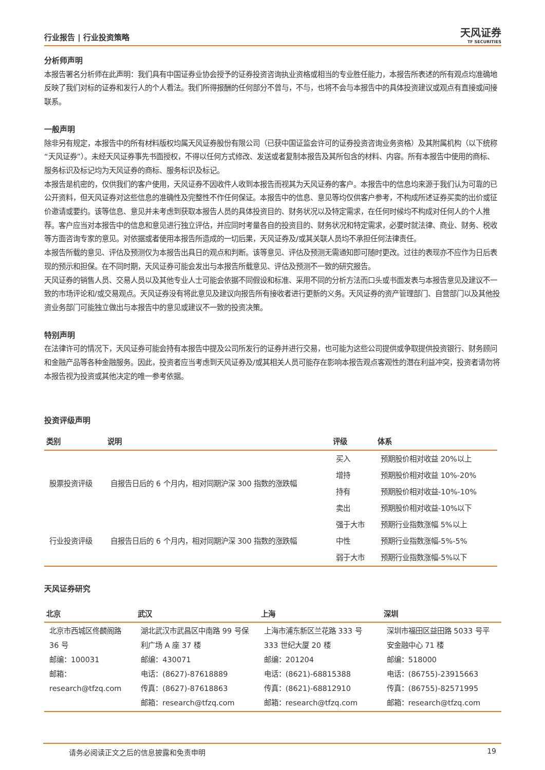行业报告 | 行业投资策略 天风证券
TF SECURITIES
分析师声明
本报告署名分析师在此声明：我们具有中国证券业协会授予的证券投资咨询执业资格或相当的专业胜任能力，本报告所表述的所有观点均准确地反映了我们对标的证券和发行人的个人看法。我们所得报酬的任何部分不曾与，不与，也将不会与本报告中的具体投资建议或观点有直接或间接联系。
一般声明
除非另有规定，本报告中的所有材料版权均属天风证券股份有限公司（已获中国证监会许可的证券投资咨询业务资格）及其附属机构（以下统称“天风证券”）。未经天风证券事先书面授权，不得以任何方式修改、发送或者复制本报告及其所包含的材料、内容。所有本报告中使用的商标、服务标识及标记均为天风证券的商标、服务标识及标记。
本报告是机密的，仅供我们的客户使用，天风证券不因收件人收到本报告而视其为天风证券的客户。本报告中的信息均来源于我们认为可靠的已公开资料，但天风证券对这些信息的准确性及完整性不作任何保证。本报告中的信息、意见等均仅供客户参考，不构成所述证券买卖的出价或征价邀请或要约。该等信息、意见并未考虑到获取本报告人员的具体投资目的、财务状况以及特定需求，在任何时候均不构成对任何人的个人推荐。客户应当对本报告中的信息和意见进行独立评估，并应同时考量各自的投资目的、财务状况和特定需求，必要时就法律、商业、财务、税收等方面咨询专家的意见。对依据或者使用本报告所造成的一切后果，天风证券及/或其关联人员均不承担任何法律责任。
本报告所载的意见、评估及预测仅为本报告出具日的观点和判断。该等意见、评估及预测无需通知即可随时更改。过往的表现亦不应作为日后表现的预示和担保。在不同时期，天风证券可能会发出与本报告所载意见、评估及预测不一致的研究报告。
天风证券的销售人员、交易人员以及其他专业人士可能会依据不同假设和标准、采用不同的分析方法而口头或书面发表与本报告意见及建议不一致的市场评论和/或交易观点。天风证券没有将此意见及建议向报告所有接收者进行更新的义务。天风证券的资产管理部门、自营部门以及其他投资业务部门可能独立做出与本报告中的意见或建议不一致的投资决策。
特别声明
在法律许可的情况下，天风证券可能会持有本报告中提及公司所发行的证券并进行交易，也可能为这些公司提供或争取提供投资银行、财务顾问和金融产品等各种金融服务。因此，投资者应当考虑到天风证券及/或其相关人员可能存在影响本报告观点客观性的潜在利益冲突，投资者请勿将本报告视为投资或其他决定的唯一参考依据。
投资评级声明
| 类别 | 说明 | 评级 | 体系 |
| --- | --- | --- | --- |
| 股票投资评级 | 自报告日后的 6 个月内，相对同期沪深 300 指数的涨跌幅 | 买入 | 预期股价相对收益 20%以上 |
| | | 增持 | 预期股价相对收益 10%-20% |
| | | 持有 | 预期股价相对收益-10%-10% |
| | | 卖出 | 预期股价相对收益-10%以下 |
| 行业投资评级 | 自报告日后的 6 个月内，相对同期沪深 300 指数的涨跌幅 | 强于大市 | 预期行业指数涨幅 5%以上 |
| | | 中性 | 预期行业指数涨幅-5%-5% |
| | | 弱于大市 | 预期行业指数涨幅-5%以下 |
天风证券研究
| 北京 | 武汉 | 上海 | 深圳 |
| --- | --- | --- | --- |
| 北京市西城区佟麟阁路 36 号 邮编：100031 邮箱：research@tfzq.com | 湖北武汉市武昌区中南路 99 号保利广场 A 座 37 楼 邮编：430071 电话：(8627)-87618889 传真：(8627)-87618863 邮箱：research@tfzq.com | 上海市浦东新区兰花路 333 号 333 世纪大厦 20 楼 邮编：201204 电话：(8621)-68815388 传真：(8621)-68812910 邮箱：research@tfzq.com | 深圳市福田区益田路 5033 号平安金融中心 71 楼 邮编：518000 电话：(86755)-23915663 传真：(86755)-82571995 邮箱：research@tfzq.com |
请务必阅读正文之后的信息披露和免责申明 19